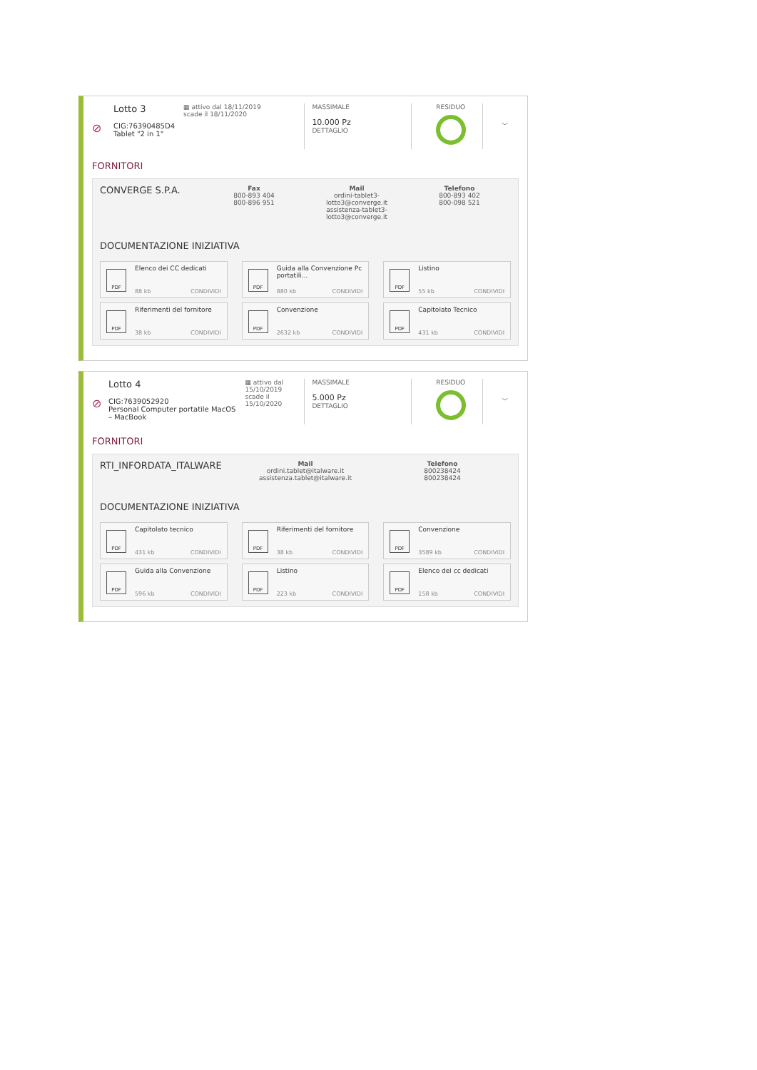⊘
Lotto 3
CIG:76390485D4
Tablet "2 in 1"
▦ attivo dal 18/11/2019
scade il 18/11/2020
MASSIMALE
10.000 Pz
DETTAGLIO
RESIDUO
﹀
FORNITORI
CONVERGE S.P.A.
Fax
800-893 404
800-896 951
Mail
ordini-tablet3-lotto3@converge.it
assistenza-tablet3-lotto3@converge.it
Telefono
800-893 402
800-098 521
DOCUMENTAZIONE INIZIATIVA
PDF
Elenco dei CC dedicati
88 kb CONDIVIDI
PDF
Guida alla Convenzione Pc portatili...
880 kb CONDIVIDI
PDF
Listino
55 kb CONDIVIDI
PDF
Riferimenti del fornitore
38 kb CONDIVIDI
PDF
Convenzione
2632 kb CONDIVIDI
PDF
Capitolato Tecnico
431 kb CONDIVIDI
⊘
Lotto 4
CIG:7639052920
Personal Computer portatile MacOS – MacBook
▦ attivo dal 15/10/2019
scade il 15/10/2020
MASSIMALE
5.000 Pz
DETTAGLIO
RESIDUO
﹀
FORNITORI
RTI_INFORDATA_ITALWARE
Mail
ordini.tablet@italware.it
assistenza.tablet@italware.it
Telefono
800238424
800238424
DOCUMENTAZIONE INIZIATIVA
PDF
Capitolato tecnico
431 kb CONDIVIDI
PDF
Riferimenti del fornitore
38 kb CONDIVIDI
PDF
Convenzione
3589 kb CONDIVIDI
PDF
Guida alla Convenzione
596 kb CONDIVIDI
PDF
Listino
223 kb CONDIVIDI
PDF
Elenco dei cc dedicati
158 kb CONDIVIDI